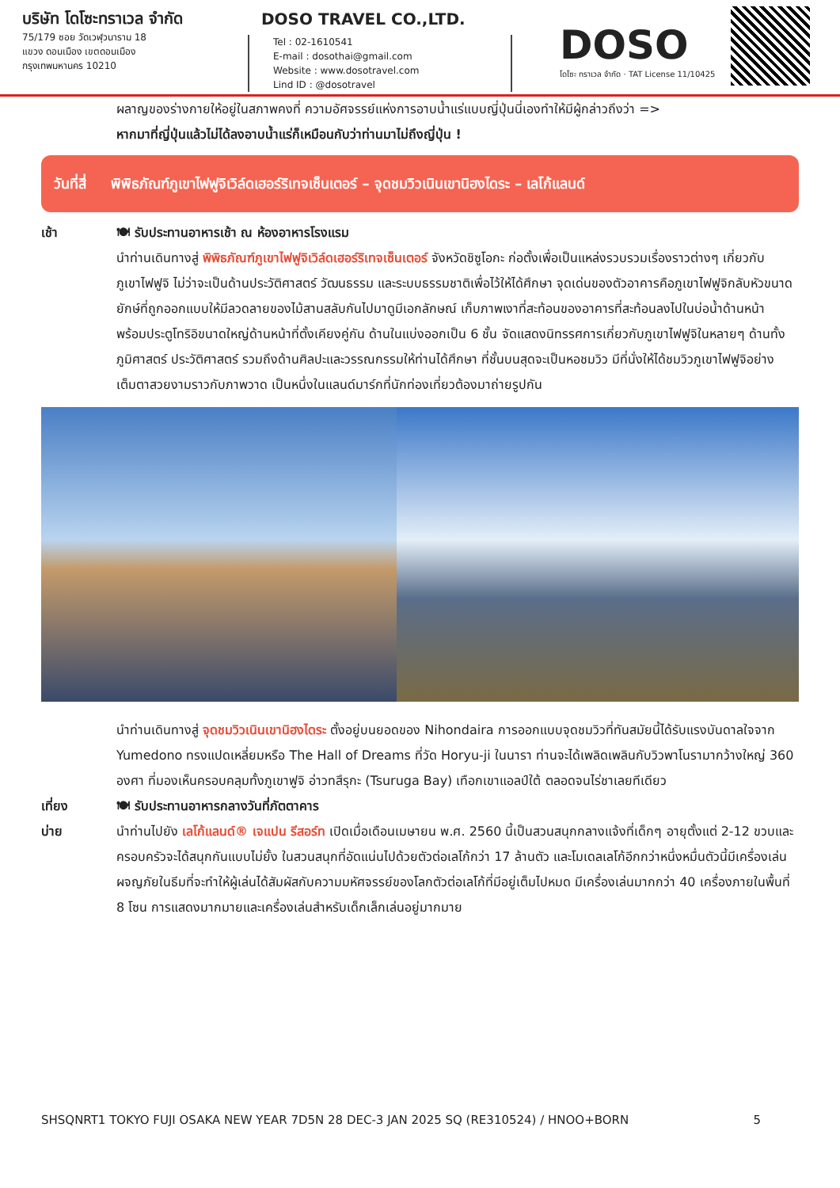บริษัท โดโซะทราเวล จำกัด
75/179 ซอย วัดเวฬุวนาราม 18
แขวง ดอนเมือง เขตดอนเมือง
กรุงเทพมหานคร 10210
Tel : 02-1610541
E-mail : dosothai@gmail.com
Website : www.dosotravel.com
Lind ID : @dosotravel
DOSO TRAVEL CO.,LTD.
DOSO
โดโซะ ทราเวล จำกัด · TAT License 11/10425
ผลาญของร่างกายให้อยู่ในสภาพคงที่ ความอัศจรรย์แห่งการอาบน้ำแร่แบบญี่ปุ่นนี่เองทำให้มีผู้กล่าวถึงว่า =>
หากมาที่ญี่ปุ่นแล้วไม่ได้ลงอาบน้ำแร่ก็เหมือนกับว่าท่านมาไม่ถึงญี่ปุ่น !
วันที่สี่ พิพิธภัณฑ์ภูเขาไฟฟูจิเวิล์ดเฮอร์ริเทจเซ็นเตอร์ – จุดชมวิวเนินเขานิฮงไดระ – เลโก้แลนด์
เช้า 🍽 รับประทานอาหารเช้า ณ ห้องอาหารโรงแรม
นำท่านเดินทางสู่ พิพิธภัณฑ์ภูเขาไฟฟูจิเวิล์ดเฮอร์ริเทจเซ็นเตอร์ จังหวัดชิซูโอกะ ก่อตั้งเพื่อเป็นแหล่งรวบรวมเรื่องราวต่างๆ เกี่ยวกับภูเขาไฟฟูจิ ไม่ว่าจะเป็นด้านประวัติศาสตร์ วัฒนธรรม และระบบธรรมชาติเพื่อไว้ให้ได้ศึกษา จุดเด่นของตัวอาคารคือภูเขาไฟฟูจิกลับหัวขนาดยักษ์ที่ถูกออกแบบให้มีลวดลายของไม้สานสลับกันไปมาดูมีเอกลักษณ์ เก็บภาพเงาที่สะท้อนของอาคารที่สะท้อนลงไปในบ่อน้ำด้านหน้า พร้อมประตูโทริอิขนาดใหญ่ด้านหน้าที่ตั้งเคียงคู่กัน ด้านในแบ่งออกเป็น 6 ชั้น จัดแสดงนิทรรศการเกี่ยวกับภูเขาไฟฟูจิในหลายๆ ด้านทั้งภูมิศาสตร์ ประวัติศาสตร์ รวมถึงด้านศิลปะและวรรณกรรมให้ท่านได้ศึกษา ที่ชั้นบนสุดจะเป็นหอชมวิว มีที่นั่งให้ได้ชมวิวภูเขาไฟฟูจิอย่างเต็มตาสวยงามราวกับภาพวาด เป็นหนึ่งในแลนด์มาร์กที่นักท่องเที่ยวต้องมาถ่ายรูปกัน
นำท่านเดินทางสู่ จุดชมวิวเนินเขานิฮงไดระ ตั้งอยู่บนยอดของ Nihondaira การออกแบบจุดชมวิวที่ทันสมัยนี้ได้รับแรงบันดาลใจจาก Yumedono ทรงแปดเหลี่ยมหรือ The Hall of Dreams ที่วัด Horyu-ji ในนารา ท่านจะได้เพลิดเพลินกับวิวพาโนรามากว้างใหญ่ 360 องศา ที่มองเห็นครอบคลุมทั้งภูเขาฟูจิ อ่าวทสึรุกะ (Tsuruga Bay) เทือกเขาแอลป์ใต้ ตลอดจนไร่ชาเลยทีเดียว
เที่ยง
บ่าย
🍽 รับประทานอาหารกลางวันที่ภัตตาคาร
นำท่านไปยัง เลโก้แลนด์® เจแปน รีสอร์ท เปิดเมื่อเดือนเมษายน พ.ศ. 2560 นี้เป็นสวนสนุกกลางแจ้งที่เด็กๆ อายุตั้งแต่ 2-12 ขวบและครอบครัวจะได้สนุกกันแบบไม่ยั้ง ในสวนสนุกที่อัดแน่นไปด้วยตัวต่อเลโก้กว่า 17 ล้านตัว และโมเดลเลโก้อีกกว่าหนึ่งหมื่นตัวนี้มีเครื่องเล่นผจญภัยในธีมที่จะทำให้ผู้เล่นได้สัมผัสกับความมหัศจรรย์ของโลกตัวต่อเลโก้ที่มีอยู่เต็มไปหมด มีเครื่องเล่นมากกว่า 40 เครื่องภายในพื้นที่ 8 โซน การแสดงมากมายและเครื่องเล่นสำหรับเด็กเล็กเล่นอยู่มากมาย
SHSQNRT1 TOKYO FUJI OSAKA NEW YEAR 7D5N 28 DEC-3 JAN 2025 SQ (RE310524) / HNOO+BORN 5